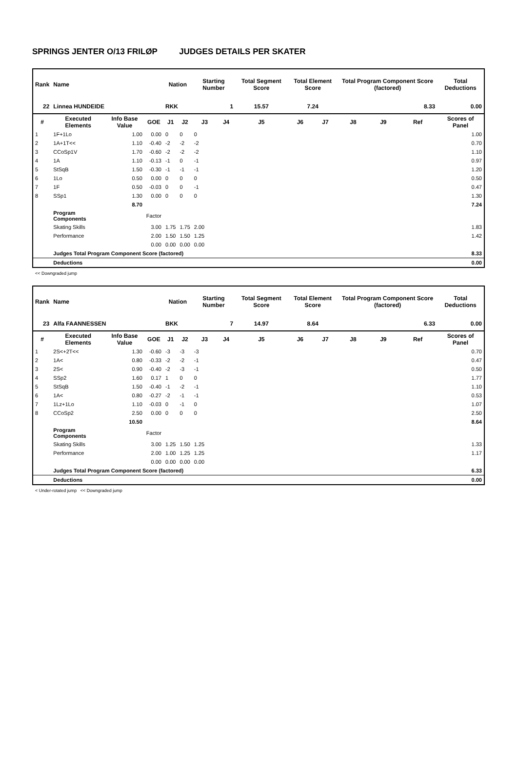SPRINGS JENTER O/13 FRILØP JUDGES DETAILS PER SKATER
| Rank | Name | | | Nation | | Starting Number | | Total Segment Score | Total Element Score | | Total Program Component Score (factored) | | | Total Deductions |
| --- | --- | --- | --- | --- | --- | --- | --- | --- | --- | --- | --- | --- | --- | --- |
| 22 | Linnea HUNDEIDE | | | RKK | | 1 | | 15.57 | 7.24 | | 8.33 | | | 0.00 |
| # | Executed Elements | Info Base Value | GOE | J1 | J2 | J3 | J4 | J5 | J6 | J7 | J8 | J9 | Ref | Scores of Panel |
| 1 | 1F+1Lo | 1.00 | 0.00 | 0 | 0 | 0 | | | | | | | | 1.00 |
| 2 | 1A+1T<< | 1.10 | -0.40 | -2 | -2 | -2 | | | | | | | | 0.70 |
| 3 | CCoSp1V | 1.70 | -0.60 | -2 | -2 | -2 | | | | | | | | 1.10 |
| 4 | 1A | 1.10 | -0.13 | -1 | 0 | -1 | | | | | | | | 0.97 |
| 5 | StSqB | 1.50 | -0.30 | -1 | -1 | -1 | | | | | | | | 1.20 |
| 6 | 1Lo | 0.50 | 0.00 | 0 | 0 | 0 | | | | | | | | 0.50 |
| 7 | 1F | 0.50 | -0.03 | 0 | 0 | -1 | | | | | | | | 0.47 |
| 8 | SSp1 | 1.30 | 0.00 | 0 | 0 | 0 | | | | | | | | 1.30 |
| | | 8.70 | | | | | | | | | | | | 7.24 |
| | Program Components | | Factor | | | | | | | | | | | |
| | Skating Skills | | 3.00 | 1.75 | 1.75 | 2.00 | | | | | | | | 1.83 |
| | Performance | | 2.00 | 1.50 | 1.50 | 1.25 | | | | | | | | 1.42 |
| | | | 0.00 | 0.00 | 0.00 | 0.00 | | | | | | | | |
| | Judges Total Program Component Score (factored) | | | | | | | | | | | | | 8.33 |
| | Deductions | | | | | | | | | | | | | 0.00 |
<< Downgraded jump
| Rank | Name | | | Nation | | Starting Number | | Total Segment Score | Total Element Score | | Total Program Component Score (factored) | | | Total Deductions |
| --- | --- | --- | --- | --- | --- | --- | --- | --- | --- | --- | --- | --- | --- | --- |
| 23 | Alfa FAANNESSEN | | | BKK | | 7 | | 14.97 | 8.64 | | 6.33 | | | 0.00 |
| # | Executed Elements | Info Base Value | GOE | J1 | J2 | J3 | J4 | J5 | J6 | J7 | J8 | J9 | Ref | Scores of Panel |
| 1 | 2S<+2T<< | 1.30 | -0.60 | -3 | -3 | -3 | | | | | | | | 0.70 |
| 2 | 1A< | 0.80 | -0.33 | -2 | -2 | -1 | | | | | | | | 0.47 |
| 3 | 2S< | 0.90 | -0.40 | -2 | -3 | -1 | | | | | | | | 0.50 |
| 4 | SSp2 | 1.60 | 0.17 | 1 | 0 | 0 | | | | | | | | 1.77 |
| 5 | StSqB | 1.50 | -0.40 | -1 | -2 | -1 | | | | | | | | 1.10 |
| 6 | 1A< | 0.80 | -0.27 | -2 | -1 | -1 | | | | | | | | 0.53 |
| 7 | 1Lz+1Lo | 1.10 | -0.03 | 0 | -1 | 0 | | | | | | | | 1.07 |
| 8 | CCoSp2 | 2.50 | 0.00 | 0 | 0 | 0 | | | | | | | | 2.50 |
| | | 10.50 | | | | | | | | | | | | 8.64 |
| | Program Components | | Factor | | | | | | | | | | | |
| | Skating Skills | | 3.00 | 1.25 | 1.50 | 1.25 | | | | | | | | 1.33 |
| | Performance | | 2.00 | 1.00 | 1.25 | 1.25 | | | | | | | | 1.17 |
| | | | 0.00 | 0.00 | 0.00 | 0.00 | | | | | | | | |
| | Judges Total Program Component Score (factored) | | | | | | | | | | | | | 6.33 |
| | Deductions | | | | | | | | | | | | | 0.00 |
< Under-rotated jump << Downgraded jump